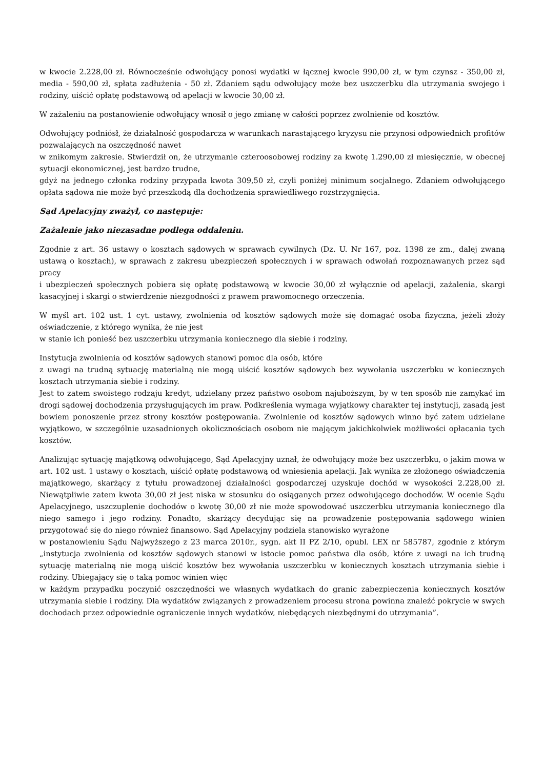w kwocie 2.228,00 zł. Równocześnie odwołujący ponosi wydatki w łącznej kwocie 990,00 zł, w tym czynsz - 350,00 zł, media - 590,00 zł, spłata zadłużenia - 50 zł. Zdaniem sądu odwołujący może bez uszczerbku dla utrzymania swojego i rodziny, uiścić opłatę podstawową od apelacji w kwocie 30,00 zł.
W zażaleniu na postanowienie odwołujący wnosił o jego zmianę w całości poprzez zwolnienie od kosztów.
Odwołujący podniósł, że działalność gospodarcza w warunkach narastającego kryzysu nie przynosi odpowiednich profitów pozwalających na oszczędność nawet
w znikomym zakresie. Stwierdził on, że utrzymanie czteroosobowej rodziny za kwotę 1.290,00 zł miesięcznie, w obecnej sytuacji ekonomicznej, jest bardzo trudne,
gdyż na jednego członka rodziny przypada kwota 309,50 zł, czyli poniżej minimum socjalnego. Zdaniem odwołującego opłata sądowa nie może być przeszkodą dla dochodzenia sprawiedliwego rozstrzygnięcia.
Sąd Apelacyjny zważył, co następuje:
Zażalenie jako niezasadne podlega oddaleniu.
Zgodnie z art. 36 ustawy o kosztach sądowych w sprawach cywilnych (Dz. U. Nr 167, poz. 1398 ze zm., dalej zwaną ustawą o kosztach), w sprawach z zakresu ubezpieczeń społecznych i w sprawach odwołań rozpoznawanych przez sąd pracy
i ubezpieczeń społecznych pobiera się opłatę podstawową w kwocie 30,00 zł wyłącznie od apelacji, zażalenia, skargi kasacyjnej i skargi o stwierdzenie niezgodności z prawem prawomocnego orzeczenia.
W myśl art. 102 ust. 1 cyt. ustawy, zwolnienia od kosztów sądowych może się domagać osoba fizyczna, jeżeli złoży oświadczenie, z którego wynika, że nie jest
w stanie ich ponieść bez uszczerbku utrzymania koniecznego dla siebie i rodziny.
Instytucja zwolnienia od kosztów sądowych stanowi pomoc dla osób, które
z uwagi na trudną sytuację materialną nie mogą uiścić kosztów sądowych bez wywołania uszczerbku w koniecznych kosztach utrzymania siebie i rodziny.
Jest to zatem swoistego rodzaju kredyt, udzielany przez państwo osobom najuboższym, by w ten sposób nie zamykać im drogi sądowej dochodzenia przysługujących im praw. Podkreślenia wymaga wyjątkowy charakter tej instytucji, zasadą jest bowiem ponoszenie przez strony kosztów postępowania. Zwolnienie od kosztów sądowych winno być zatem udzielane wyjątkowo, w szczególnie uzasadnionych okolicznościach osobom nie mającym jakichkolwiek możliwości opłacania tych kosztów.
Analizując sytuację majątkową odwołującego, Sąd Apelacyjny uznał, że odwołujący może bez uszczerbku, o jakim mowa w art. 102 ust. 1 ustawy o kosztach, uiścić opłatę podstawową od wniesienia apelacji. Jak wynika ze złożonego oświadczenia majątkowego, skarżący z tytułu prowadzonej działalności gospodarczej uzyskuje dochód w wysokości 2.228,00 zł. Niewątpliwie zatem kwota 30,00 zł jest niska w stosunku do osiąganych przez odwołującego dochodów. W ocenie Sądu Apelacyjnego, uszczuplenie dochodów o kwotę 30,00 zł nie może spowodować uszczerbku utrzymania koniecznego dla niego samego i jego rodziny. Ponadto, skarżący decydując się na prowadzenie postępowania sądowego winien przygotować się do niego również finansowo. Sąd Apelacyjny podziela stanowisko wyrażone
w postanowieniu Sądu Najwyższego z 23 marca 2010r., sygn. akt II PZ 2/10, opubl. LEX nr 585787, zgodnie z którym „instytucja zwolnienia od kosztów sądowych stanowi w istocie pomoc państwa dla osób, które z uwagi na ich trudną sytuację materialną nie mogą uiścić kosztów bez wywołania uszczerbku w koniecznych kosztach utrzymania siebie i rodziny. Ubiegający się o taką pomoc winien więc
w każdym przypadku poczynić oszczędności we własnych wydatkach do granic zabezpieczenia koniecznych kosztów utrzymania siebie i rodziny. Dla wydatków związanych z prowadzeniem procesu strona powinna znaleźć pokrycie w swych dochodach przez odpowiednie ograniczenie innych wydatków, niebędących niezbędnymi do utrzymania”.